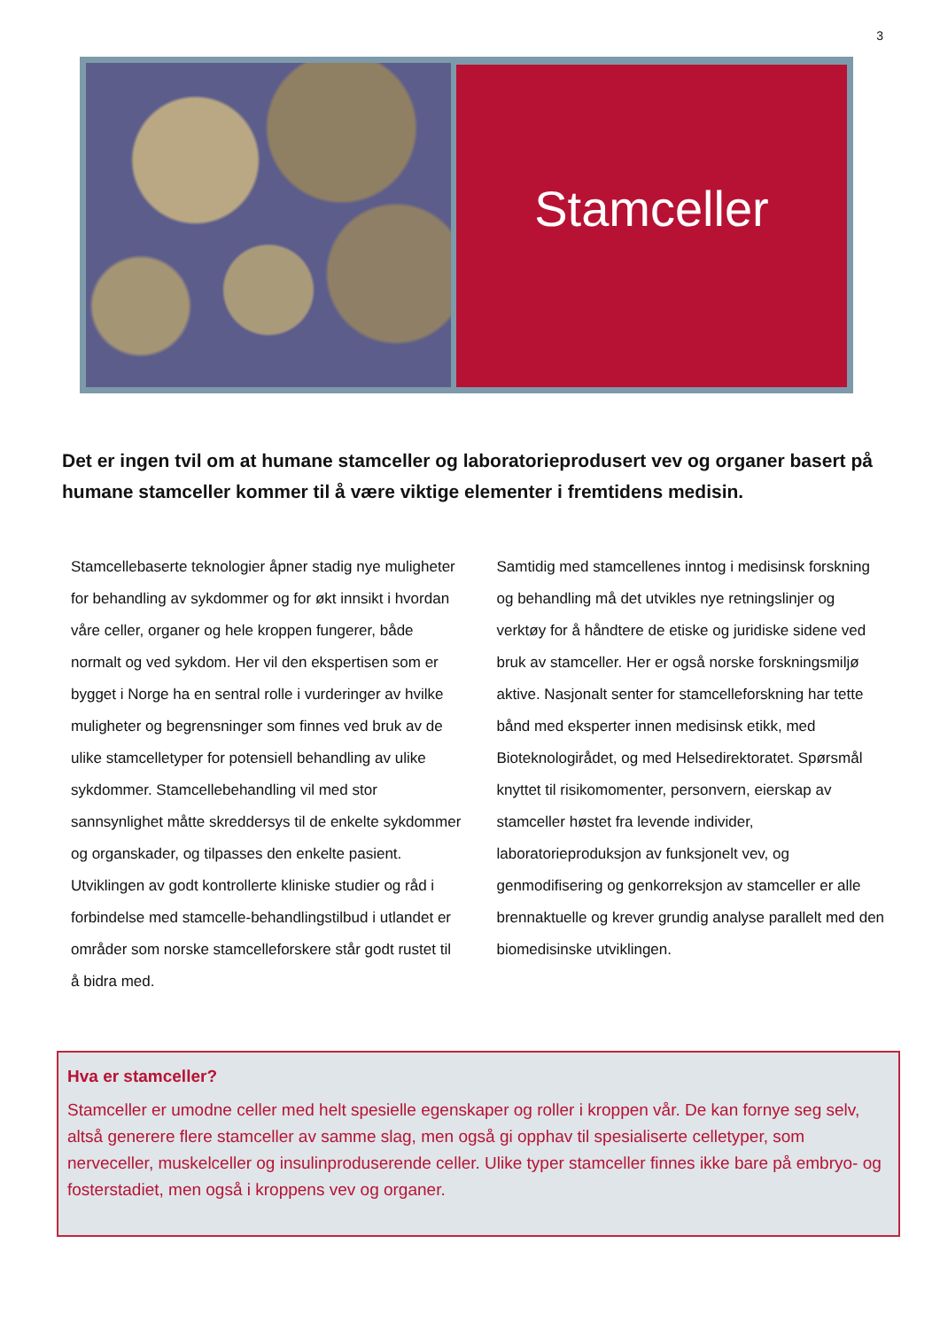3
Stamceller
Det er ingen tvil om at humane stamceller og laboratorieprodusert vev og organer basert på humane stamceller kommer til å være viktige elementer i fremtidens medisin.
Stamcellebaserte teknologier åpner stadig nye muligheter for behandling av sykdommer og for økt innsikt i hvordan våre celler, organer og hele kroppen fungerer, både normalt og ved sykdom. Her vil den ekspertisen som er bygget i Norge ha en sentral rolle i vurderinger av hvilke muligheter og begrensninger som finnes ved bruk av de ulike stamcelletyper for potensiell behandling av ulike sykdommer. Stamcellebehandling vil med stor sannsynlighet måtte skreddersys til de enkelte sykdommer og organskader, og tilpasses den enkelte pasient. Utviklingen av godt kontrollerte kliniske studier og råd i forbindelse med stamcelle-behandlingstilbud i utlandet er områder som norske stamcelleforskere står godt rustet til å bidra med.
Samtidig med stamcellenes inntog i medisinsk forskning og behandling må det utvikles nye retningslinjer og verktøy for å håndtere de etiske og juridiske sidene ved bruk av stamceller. Her er også norske forskningsmiljø aktive. Nasjonalt senter for stamcelleforskning har tette bånd med eksperter innen medisinsk etikk, med Bioteknologirådet, og med Helsedirektoratet. Spørsmål knyttet til risikomomenter, personvern, eierskap av stamceller høstet fra levende individer, laboratorieproduksjon av funksjonelt vev, og genmodifisering og genkorreksjon av stamceller er alle brennaktuelle og krever grundig analyse parallelt med den biomedisinske utviklingen.
Hva er stamceller?
Stamceller er umodne celler med helt spesielle egenskaper og roller i kroppen vår. De kan fornye seg selv, altså generere flere stamceller av samme slag, men også gi opphav til spesialiserte celletyper, som nerveceller, muskelceller og insulinproduserende celler. Ulike typer stamceller finnes ikke bare på embryo- og fosterstadiet, men også i kroppens vev og organer.